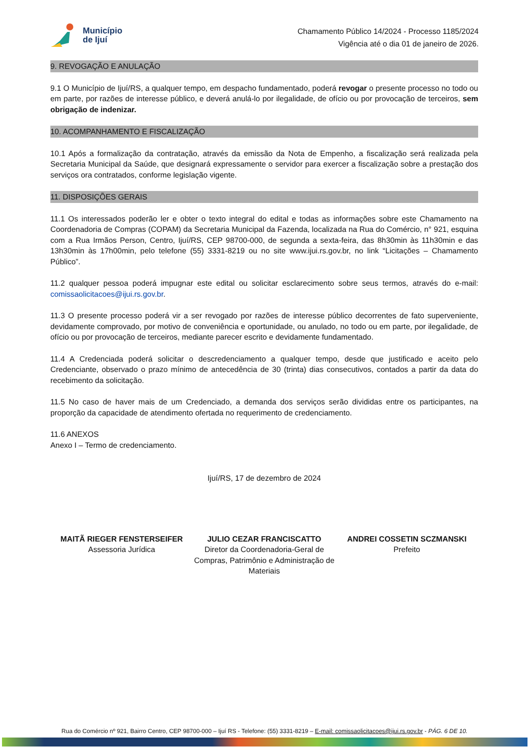Município
de Ijuí
Chamamento Público 14/2024 - Processo 1185/2024
Vigência até o dia 01 de janeiro de 2026.
9. REVOGAÇÃO E ANULAÇÃO
9.1 O Município de Ijuí/RS, a qualquer tempo, em despacho fundamentado, poderá revogar o presente processo no todo ou em parte, por razões de interesse público, e deverá anulá-lo por ilegalidade, de ofício ou por provocação de terceiros, sem obrigação de indenizar.
10. ACOMPANHAMENTO E FISCALIZAÇÃO
10.1 Após a formalização da contratação, através da emissão da Nota de Empenho, a fiscalização será realizada pela Secretaria Municipal da Saúde, que designará expressamente o servidor para exercer a fiscalização sobre a prestação dos serviços ora contratados, conforme legislação vigente.
11. DISPOSIÇÕES GERAIS
11.1 Os interessados poderão ler e obter o texto integral do edital e todas as informações sobre este Chamamento na Coordenadoria de Compras (COPAM) da Secretaria Municipal da Fazenda, localizada na Rua do Comércio, n° 921, esquina com a Rua Irmãos Person, Centro, Ijuí/RS, CEP 98700-000, de segunda a sexta-feira, das 8h30min às 11h30min e das 13h30min às 17h00min, pelo telefone (55) 3331-8219 ou no site www.ijui.rs.gov.br, no link “Licitações – Chamamento Público”.
11.2 qualquer pessoa poderá impugnar este edital ou solicitar esclarecimento sobre seus termos, através do e-mail: comissaolicitacoes@ijui.rs.gov.br.
11.3 O presente processo poderá vir a ser revogado por razões de interesse público decorrentes de fato superveniente, devidamente comprovado, por motivo de conveniência e oportunidade, ou anulado, no todo ou em parte, por ilegalidade, de ofício ou por provocação de terceiros, mediante parecer escrito e devidamente fundamentado.
11.4 A Credenciada poderá solicitar o descredenciamento a qualquer tempo, desde que justificado e aceito pelo Credenciante, observado o prazo mínimo de antecedência de 30 (trinta) dias consecutivos, contados a partir da data do recebimento da solicitação.
11.5 No caso de haver mais de um Credenciado, a demanda dos serviços serão divididas entre os participantes, na proporção da capacidade de atendimento ofertada no requerimento de credenciamento.
11.6 ANEXOS
Anexo I – Termo de credenciamento.
Ijuí/RS, 17 de dezembro de 2024
MAITÃ RIEGER FENSTERSEIFER
Assessoria Jurídica
JULIO CEZAR FRANCISCATTO
Diretor da Coordenadoria-Geral de Compras, Patrimônio e Administração de Materiais
ANDREI COSSETIN SCZMANSKI
Prefeito
Rua do Comércio nº 921, Bairro Centro, CEP 98700-000 – Ijuí RS - Telefone: (55) 3331-8219 – E-mail: comissaolicitacoes@ijui.rs.gov.br - PÁG. 6 DE 10.